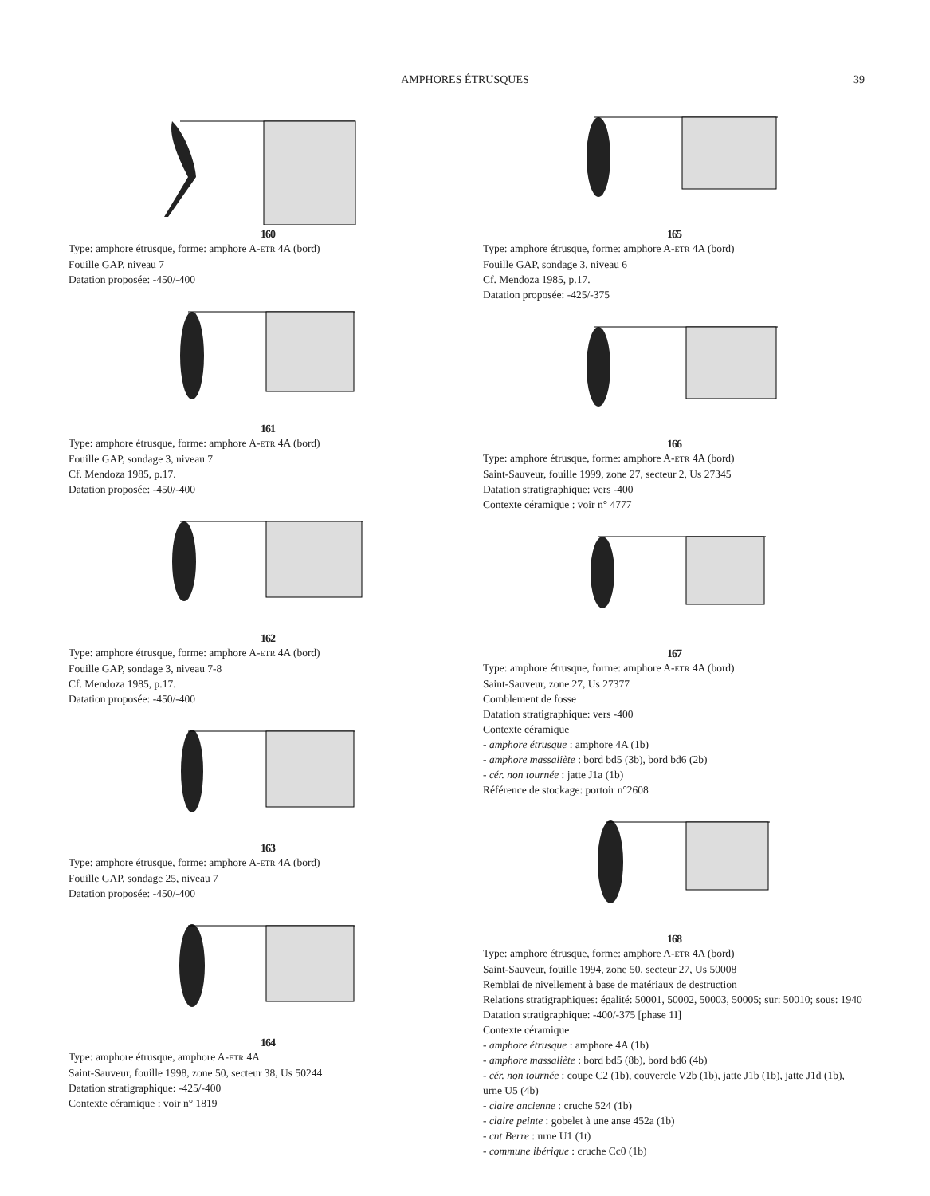AMPHORES ÉTRUSQUES 39
160
Type: amphore étrusque, forme: amphore A-ETR 4A (bord)
Fouille GAP, niveau 7
Datation proposée: -450/-400
161
Type: amphore étrusque, forme: amphore A-ETR 4A (bord)
Fouille GAP, sondage 3, niveau 7
Cf. Mendoza 1985, p.17.
Datation proposée: -450/-400
162
Type: amphore étrusque, forme: amphore A-ETR 4A (bord)
Fouille GAP, sondage 3, niveau 7-8
Cf. Mendoza 1985, p.17.
Datation proposée: -450/-400
163
Type: amphore étrusque, forme: amphore A-ETR 4A (bord)
Fouille GAP, sondage 25, niveau 7
Datation proposée: -450/-400
164
Type: amphore étrusque, amphore A-ETR 4A
Saint-Sauveur, fouille 1998, zone 50, secteur 38, Us 50244
Datation stratigraphique: -425/-400
Contexte céramique : voir n° 1819
165
Type: amphore étrusque, forme: amphore A-ETR 4A (bord)
Fouille GAP, sondage 3, niveau 6
Cf. Mendoza 1985, p.17.
Datation proposée: -425/-375
166
Type: amphore étrusque, forme: amphore A-ETR 4A (bord)
Saint-Sauveur, fouille 1999, zone 27, secteur 2, Us 27345
Datation stratigraphique: vers -400
Contexte céramique : voir n° 4777
167
Type: amphore étrusque, forme: amphore A-ETR 4A (bord)
Saint-Sauveur, zone 27, Us 27377
Comblement de fosse
Datation stratigraphique: vers -400
Contexte céramique
- amphore étrusque : amphore 4A (1b)
- amphore massaliète : bord bd5 (3b), bord bd6 (2b)
- cér. non tournée : jatte J1a (1b)
Référence de stockage: portoir n°2608
168
Type: amphore étrusque, forme: amphore A-ETR 4A (bord)
Saint-Sauveur, fouille 1994, zone 50, secteur 27, Us 50008
Remblai de nivellement à base de matériaux de destruction
Relations stratigraphiques: égalité: 50001, 50002, 50003, 50005; sur: 50010; sous: 1940
Datation stratigraphique: -400/-375 [phase 1I]
Contexte céramique
- amphore étrusque : amphore 4A (1b)
- amphore massaliète : bord bd5 (8b), bord bd6 (4b)
- cér. non tournée : coupe C2 (1b), couvercle V2b (1b), jatte J1b (1b), jatte J1d (1b), urne U5 (4b)
- claire ancienne : cruche 524 (1b)
- claire peinte : gobelet à une anse 452a (1b)
- cnt Berre : urne U1 (1t)
- commune ibérique : cruche Cc0 (1b)